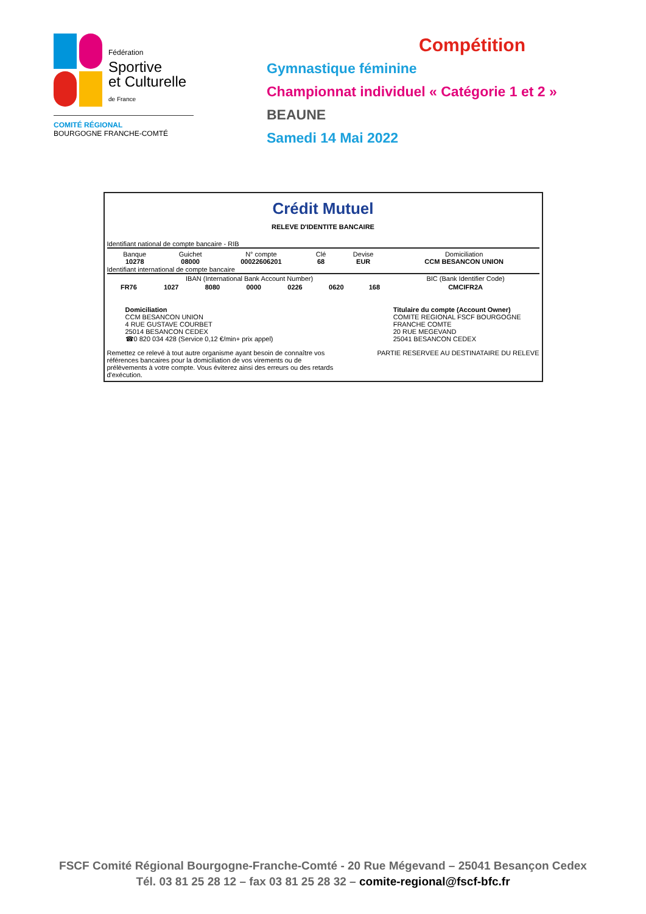Fédération
Sportive
et Culturelle
de France
COMITÉ RÉGIONAL
BOURGOGNE FRANCHE-COMTÉ
Compétition
Gymnastique féminine
Championnat individuel « Catégorie 1 et 2 »
BEAUNE
Samedi 14 Mai 2022
Crédit Mutuel
RELEVE D'IDENTITE BANCAIRE
Identifiant national de compte bancaire - RIB
| Banque 10278 | Guichet 08000 | N° compte 00022606201 | Clé 68 | Devise EUR | Domiciliation CCM BESANCON UNION |
Identifiant international de compte bancaire
| IBAN (International Bank Account Number) | | | | | | | BIC (Bank Identifier Code) |
| FR76 | 1027 | 8080 | 0000 | 0226 | 0620 | 168 | CMCIFR2A |
Domiciliation
CCM BESANCON UNION
4 RUE GUSTAVE COURBET
25014 BESANCON CEDEX
☎0 820 034 428 (Service 0,12 €/min+ prix appel)
Titulaire du compte (Account Owner)
COMITE REGIONAL FSCF BOURGOGNE
FRANCHE COMTE
20 RUE MEGEVAND
25041 BESANCON CEDEX
Remettez ce relevé à tout autre organisme ayant besoin de connaître vos références bancaires pour la domiciliation de vos virements ou de prélèvements à votre compte. Vous éviterez ainsi des erreurs ou des retards d'exécution.
PARTIE RESERVEE AU DESTINATAIRE DU RELEVE
FSCF Comité Régional Bourgogne-Franche-Comté - 20 Rue Mégevand – 25041 Besançon Cedex
Tél. 03 81 25 28 12 – fax 03 81 25 28 32 – comite-regional@fscf-bfc.fr